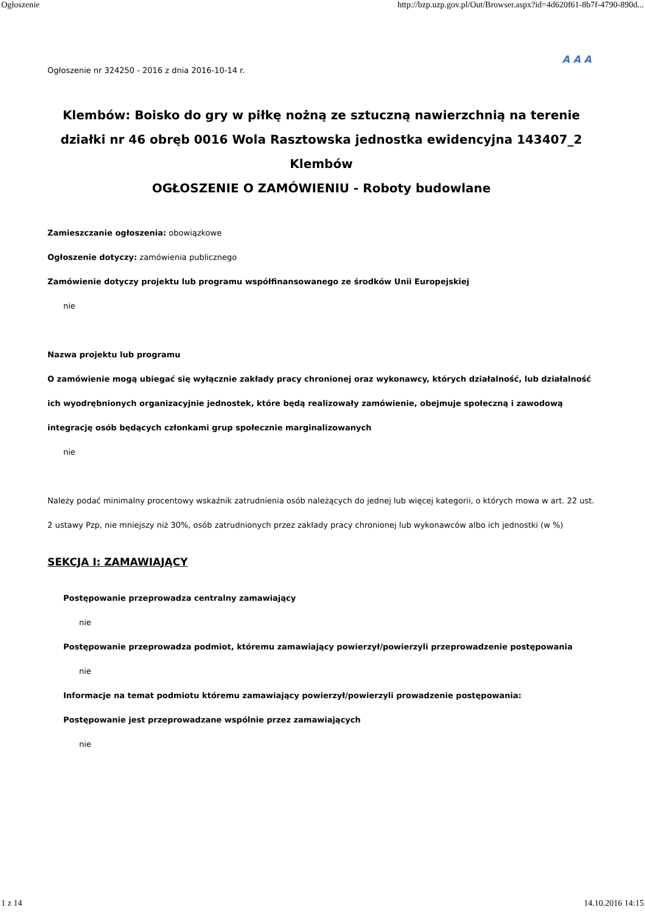Ogłoszenie http://bzp.uzp.gov.pl/Out/Browser.aspx?id=4d620f61-8b7f-4790-890d...
Ogłoszenie nr 324250 - 2016 z dnia 2016-10-14 r. A A A
Klembów: Boisko do gry w piłkę nożną ze sztuczną nawierzchnią na terenie działki nr 46 obręb 0016 Wola Rasztowska jednostka ewidencyjna 143407_2 Klembów
OGŁOSZENIE O ZAMÓWIENIU - Roboty budowlane
Zamieszczanie ogłoszenia: obowiązkowe
Ogłoszenie dotyczy: zamówienia publicznego
Zamówienie dotyczy projektu lub programu współfinansowanego ze środków Unii Europejskiej
nie
Nazwa projektu lub programu
O zamówienie mogą ubiegać się wyłącznie zakłady pracy chronionej oraz wykonawcy, których działalność, lub działalność ich wyodrębnionych organizacyjnie jednostek, które będą realizowały zamówienie, obejmuje społeczną i zawodową integrację osób będących członkami grup społecznie marginalizowanych
nie
Należy podać minimalny procentowy wskaźnik zatrudnienia osób należących do jednej lub więcej kategorii, o których mowa w art. 22 ust. 2 ustawy Pzp, nie mniejszy niż 30%, osób zatrudnionych przez zakłady pracy chronionej lub wykonawców albo ich jednostki (w %)
SEKCJA I: ZAMAWIAJĄCY
Postępowanie przeprowadza centralny zamawiający
nie
Postępowanie przeprowadza podmiot, któremu zamawiający powierzył/powierzyli przeprowadzenie postępowania
nie
Informacje na temat podmiotu któremu zamawiający powierzył/powierzyli prowadzenie postępowania:
Postępowanie jest przeprowadzane wspólnie przez zamawiających
nie
1 z 14 14.10.2016 14:15